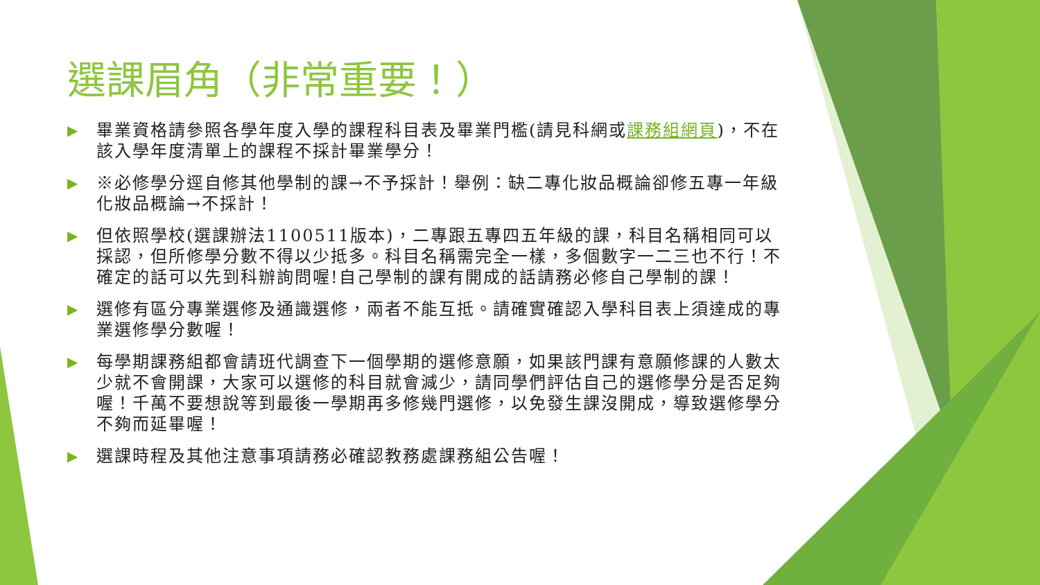選課眉角（非常重要！）
▶ 畢業資格請參照各學年度入學的課程科目表及畢業門檻(請見科網或課務組網頁)，不在該入學年度清單上的課程不採計畢業學分！
▶ ※必修學分逕自修其他學制的課→不予採計！舉例：缺二專化妝品概論卻修五專一年級化妝品概論→不採計！
▶ 但依照學校(選課辦法1100511版本)，二專跟五專四五年級的課，科目名稱相同可以採認，但所修學分數不得以少抵多。科目名稱需完全一樣，多個數字一二三也不行！不確定的話可以先到科辦詢問喔!自己學制的課有開成的話請務必修自己學制的課！
▶ 選修有區分專業選修及通識選修，兩者不能互抵。請確實確認入學科目表上須達成的專業選修學分數喔！
▶ 每學期課務組都會請班代調查下一個學期的選修意願，如果該門課有意願修課的人數太少就不會開課，大家可以選修的科目就會減少，請同學們評估自己的選修學分是否足夠喔！千萬不要想說等到最後一學期再多修幾門選修，以免發生課沒開成，導致選修學分不夠而延畢喔！
▶ 選課時程及其他注意事項請務必確認教務處課務組公告喔！